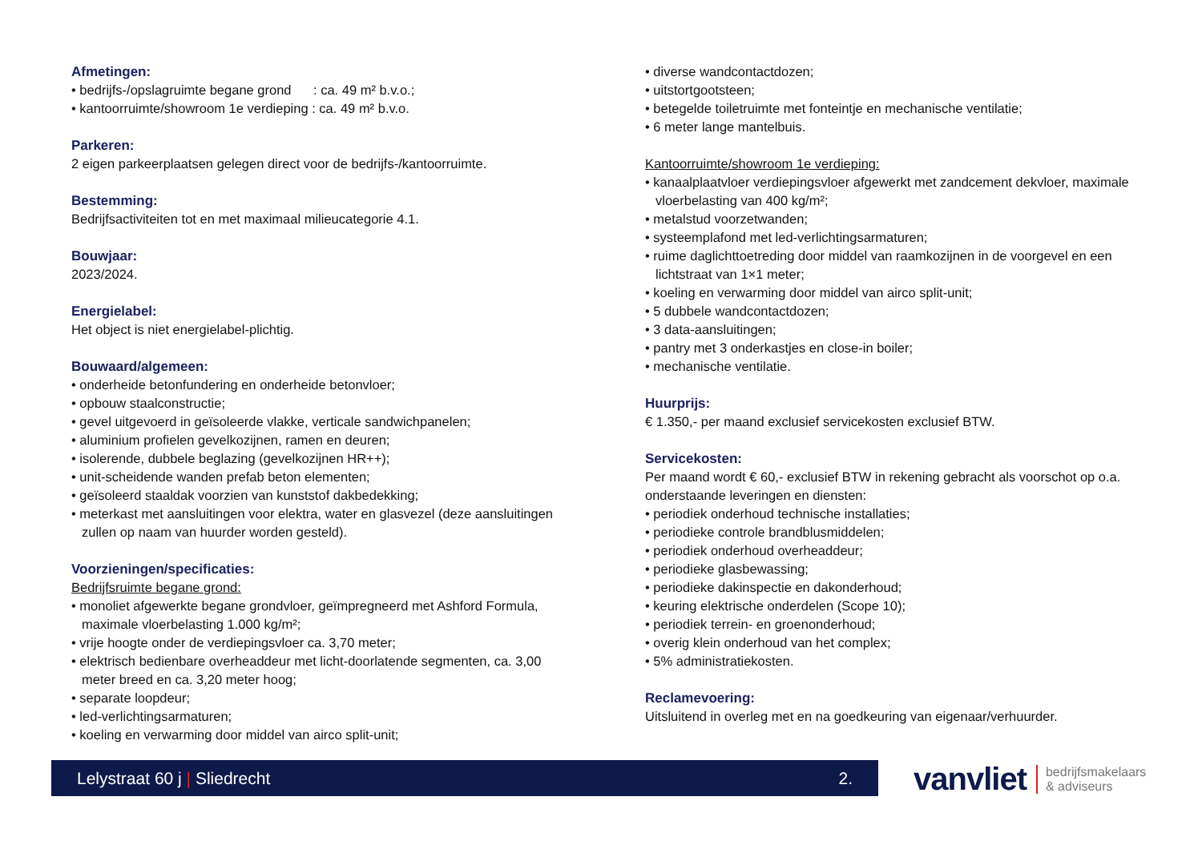Afmetingen:
• bedrijfs-/opslagruimte begane grond : ca. 49 m² b.v.o.;
• kantoorruimte/showroom 1e verdieping : ca. 49 m² b.v.o.
Parkeren:
2 eigen parkeerplaatsen gelegen direct voor de bedrijfs-/kantoorruimte.
Bestemming:
Bedrijfsactiviteiten tot en met maximaal milieucategorie 4.1.
Bouwjaar:
2023/2024.
Energielabel:
Het object is niet energielabel-plichtig.
Bouwaard/algemeen:
• onderheide betonfundering en onderheide betonvloer;
• opbouw staalconstructie;
• gevel uitgevoerd in geïsoleerde vlakke, verticale sandwichpanelen;
• aluminium profielen gevelkozijnen, ramen en deuren;
• isolerende, dubbele beglazing (gevelkozijnen HR++);
• unit-scheidende wanden prefab beton elementen;
• geïsoleerd staaldak voorzien van kunststof dakbedekking;
• meterkast met aansluitingen voor elektra, water en glasvezel (deze aansluitingen zullen op naam van huurder worden gesteld).
Voorzieningen/specificaties:
Bedrijfsruimte begane grond:
• monoliet afgewerkte begane grondvloer, geïmpregneerd met Ashford Formula, maximale vloerbelasting 1.000 kg/m²;
• vrije hoogte onder de verdiepingsvloer ca. 3,70 meter;
• elektrisch bedienbare overheaddeur met licht-doorlatende segmenten, ca. 3,00 meter breed en ca. 3,20 meter hoog;
• separate loopdeur;
• led-verlichtingsarmaturen;
• koeling en verwarming door middel van airco split-unit;
• diverse wandcontactdozen;
• uitstortgootsteen;
• betegelde toiletruimte met fonteintje en mechanische ventilatie;
• 6 meter lange mantelbuis.
Kantoorruimte/showroom 1e verdieping:
• kanaalplaatvloer verdiepingsvloer afgewerkt met zandcement dekvloer, maximale vloerbelasting van 400 kg/m²;
• metalstud voorzetwanden;
• systeemplafond met led-verlichtingsarmaturen;
• ruime daglichttoetreding door middel van raamkozijnen in de voorgevel en een lichtstraat van 1×1 meter;
• koeling en verwarming door middel van airco split-unit;
• 5 dubbele wandcontactdozen;
• 3 data-aansluitingen;
• pantry met 3 onderkastjes en close-in boiler;
• mechanische ventilatie.
Huurprijs:
€ 1.350,- per maand exclusief servicekosten exclusief BTW.
Servicekosten:
Per maand wordt € 60,- exclusief BTW in rekening gebracht als voorschot op o.a. onderstaande leveringen en diensten:
• periodiek onderhoud technische installaties;
• periodieke controle brandblusmiddelen;
• periodiek onderhoud overheaddeur;
• periodieke glasbewassing;
• periodieke dakinspectie en dakonderhoud;
• keuring elektrische onderdelen (Scope 10);
• periodiek terrein- en groenonderhoud;
• overig klein onderhoud van het complex;
• 5% administratiekosten.
Reclamevoering:
Uitsluitend in overleg met en na goedkeuring van eigenaar/verhuurder.
Lelystraat 60 j | Sliedrecht 2.
vanvliet bedrijfsmakelaars
& adviseurs